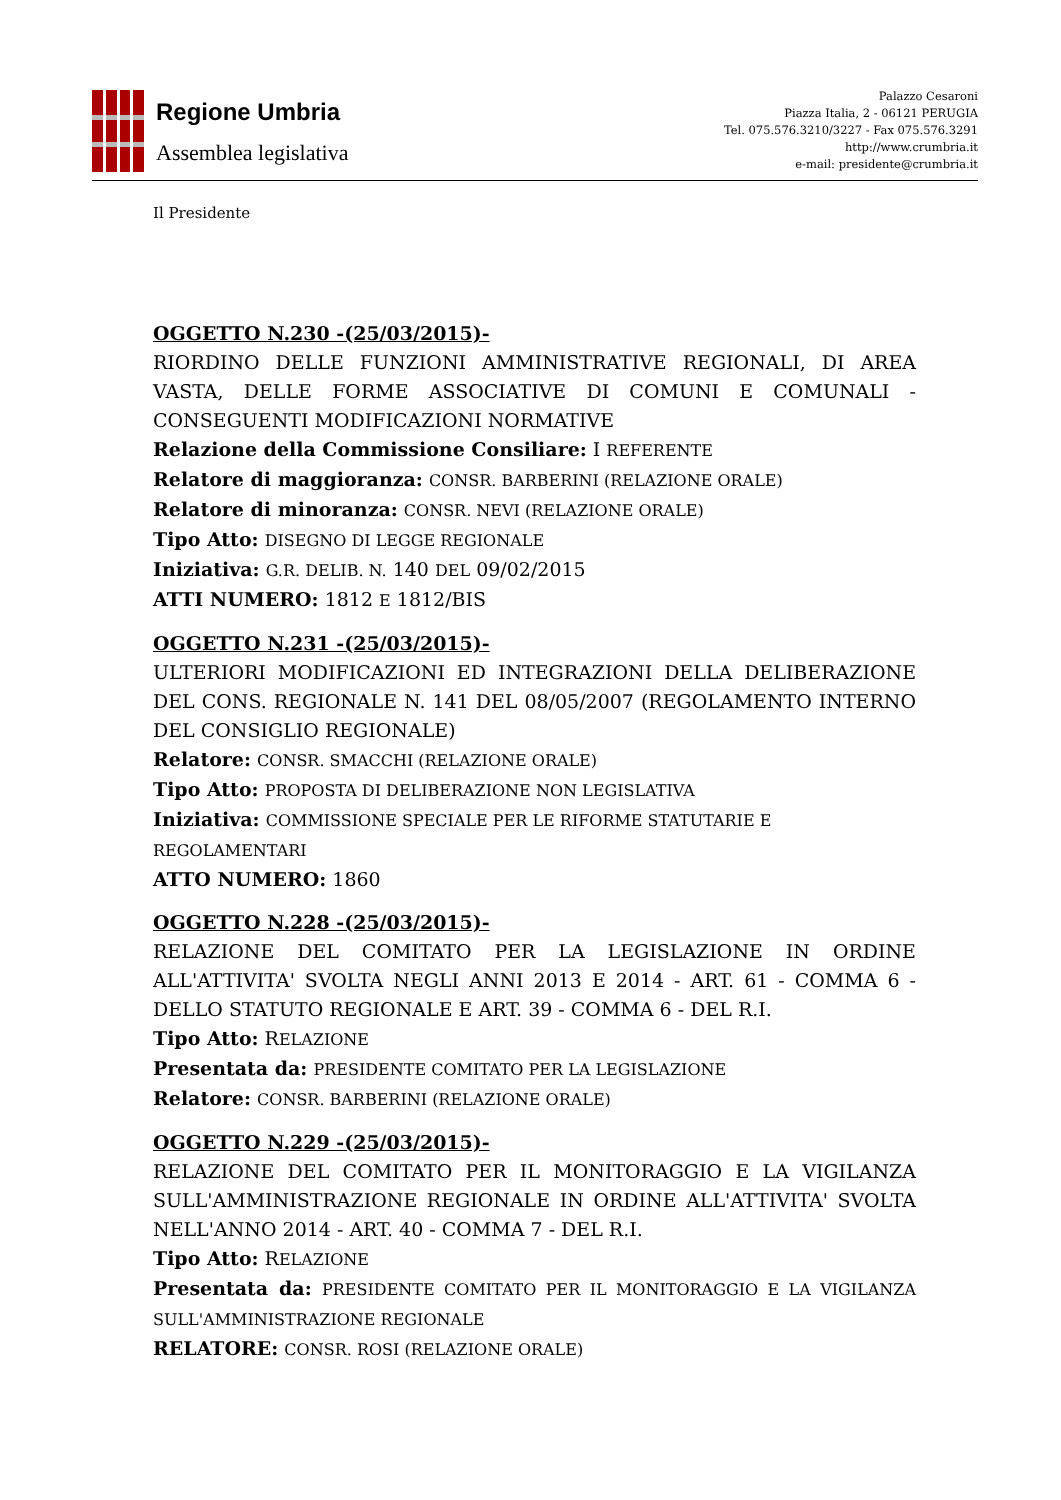Regione Umbria
Assemblea legislativa
Palazzo Cesaroni
Piazza Italia, 2 - 06121 PERUGIA
Tel. 075.576.3210/3227 - Fax 075.576.3291
http://www.crumbria.it
e-mail: presidente@crumbria.it
Il Presidente
OGGETTO N.230 -(25/03/2015)-
RIORDINO DELLE FUNZIONI AMMINISTRATIVE REGIONALI, DI AREA VASTA, DELLE FORME ASSOCIATIVE DI COMUNI E COMUNALI - CONSEGUENTI MODIFICAZIONI NORMATIVE
Relazione della Commissione Consiliare: I REFERENTE
Relatore di maggioranza: CONSR. BARBERINI (RELAZIONE ORALE)
Relatore di minoranza: CONSR. NEVI (RELAZIONE ORALE)
Tipo Atto: DISEGNO DI LEGGE REGIONALE
Iniziativa: G.R. DELIB. N. 140 DEL 09/02/2015
ATTI NUMERO: 1812 E 1812/BIS
OGGETTO N.231 -(25/03/2015)-
ULTERIORI MODIFICAZIONI ED INTEGRAZIONI DELLA DELIBERAZIONE DEL CONS. REGIONALE N. 141 DEL 08/05/2007 (REGOLAMENTO INTERNO DEL CONSIGLIO REGIONALE)
Relatore: CONSR. SMACCHI (RELAZIONE ORALE)
Tipo Atto: PROPOSTA DI DELIBERAZIONE NON LEGISLATIVA
Iniziativa: COMMISSIONE SPECIALE PER LE RIFORME STATUTARIE E REGOLAMENTARI
ATTO NUMERO: 1860
OGGETTO N.228 -(25/03/2015)-
RELAZIONE DEL COMITATO PER LA LEGISLAZIONE IN ORDINE ALL'ATTIVITA' SVOLTA NEGLI ANNI 2013 E 2014 - ART. 61 - COMMA 6 - DELLO STATUTO REGIONALE E ART. 39 - COMMA 6 - DEL R.I.
Tipo Atto: RELAZIONE
Presentata da: PRESIDENTE COMITATO PER LA LEGISLAZIONE
Relatore: CONSR. BARBERINI (RELAZIONE ORALE)
OGGETTO N.229 -(25/03/2015)-
RELAZIONE DEL COMITATO PER IL MONITORAGGIO E LA VIGILANZA SULL'AMMINISTRAZIONE REGIONALE IN ORDINE ALL'ATTIVITA' SVOLTA NELL'ANNO 2014 - ART. 40 - COMMA 7 - DEL R.I.
Tipo Atto: RELAZIONE
Presentata da: PRESIDENTE COMITATO PER IL MONITORAGGIO E LA VIGILANZA SULL'AMMINISTRAZIONE REGIONALE
RELATORE: CONSR. ROSI (RELAZIONE ORALE)